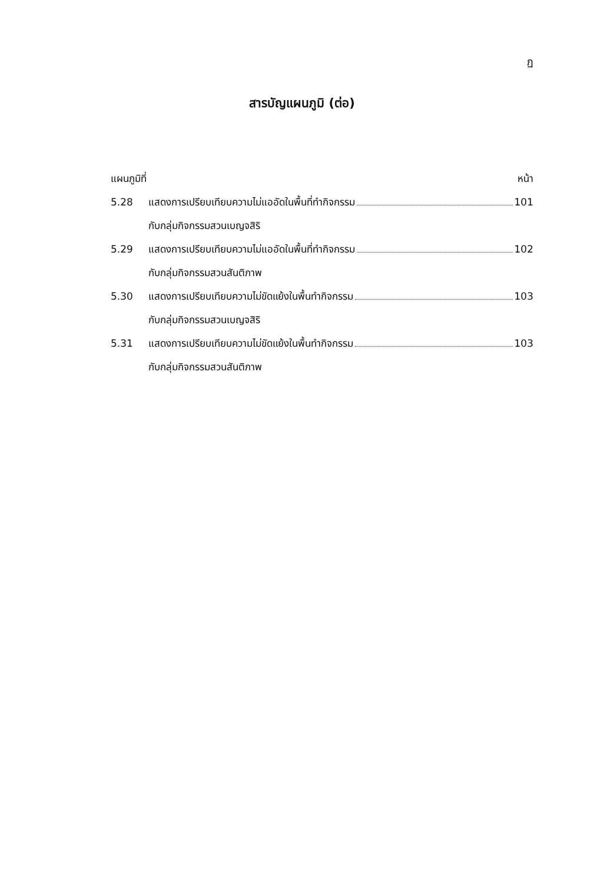ฏ
สารบัญแผนภูมิ (ต่อ)
แผนภูมิที่ หน้า
5.28 แสดงการเปรียบเทียบความไม่แออัดในพื้นที่ทำกิจกรรม 101
กับกลุ่มกิจกรรมสวนเบญจสิริ
5.29 แสดงการเปรียบเทียบความไม่แออัดในพื้นที่ทำกิจกรรม 102
กับกลุ่มกิจกรรมสวนสันติภาพ
5.30 แสดงการเปรียบเทียบความไม่ขัดแย้งในพื้นทำกิจกรรม 103
กับกลุ่มกิจกรรมสวนเบญจสิริ
5.31 แสดงการเปรียบเทียบความไม่ขัดแย้งในพื้นทำกิจกรรม 103
กับกลุ่มกิจกรรมสวนสันติภาพ